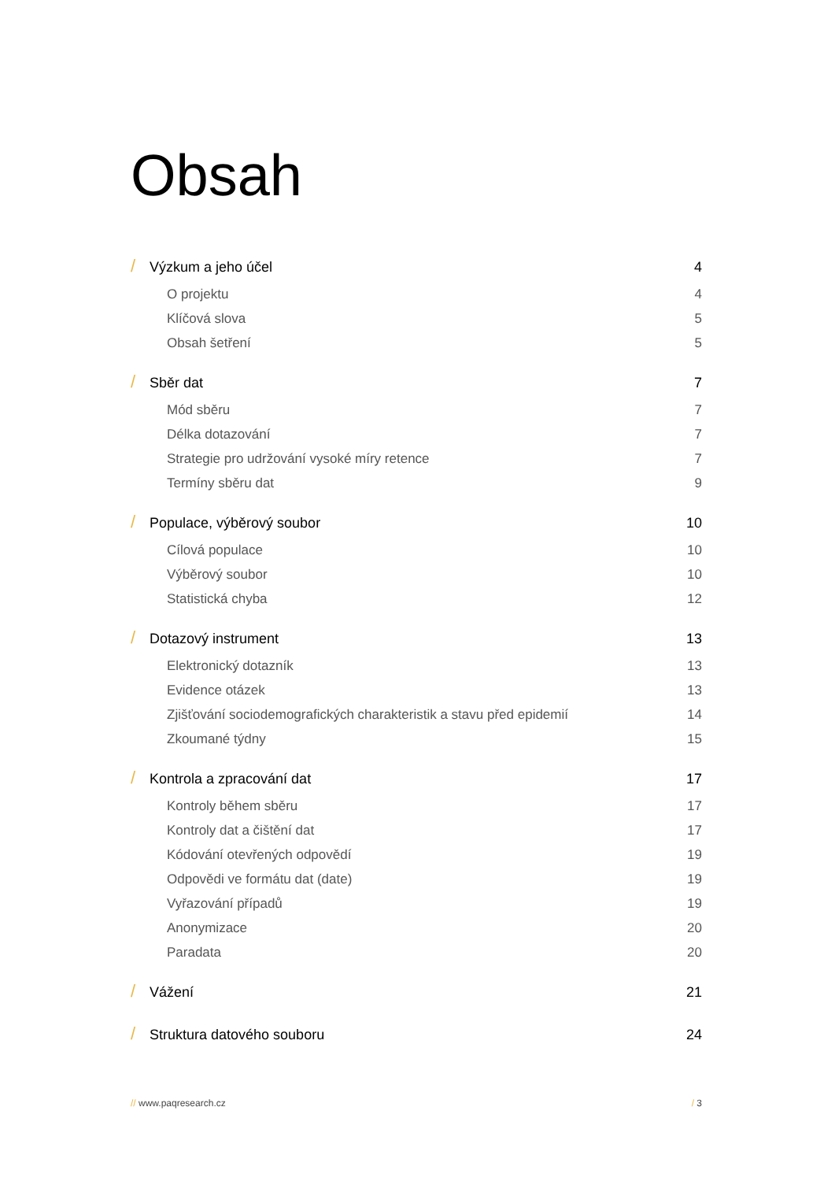Obsah
/ Výzkum a jeho účel 4
O projektu 4
Klíčová slova 5
Obsah šetření 5
/ Sběr dat 7
Mód sběru 7
Délka dotazování 7
Strategie pro udržování vysoké míry retence 7
Termíny sběru dat 9
/ Populace, výběrový soubor 10
Cílová populace 10
Výběrový soubor 10
Statistická chyba 12
/ Dotazový instrument 13
Elektronický dotazník 13
Evidence otázek 13
Zjišťování sociodemografických charakteristik a stavu před epidemií 14
Zkoumané týdny 15
/ Kontrola a zpracování dat 17
Kontroly během sběru 17
Kontroly dat a čištění dat 17
Kódování otevřených odpovědí 19
Odpovědi ve formátu dat (date) 19
Vyřazování případů 19
Anonymizace 20
Paradata 20
/ Vážení 21
/ Struktura datového souboru 24
// www.paqresearch.cz / 3